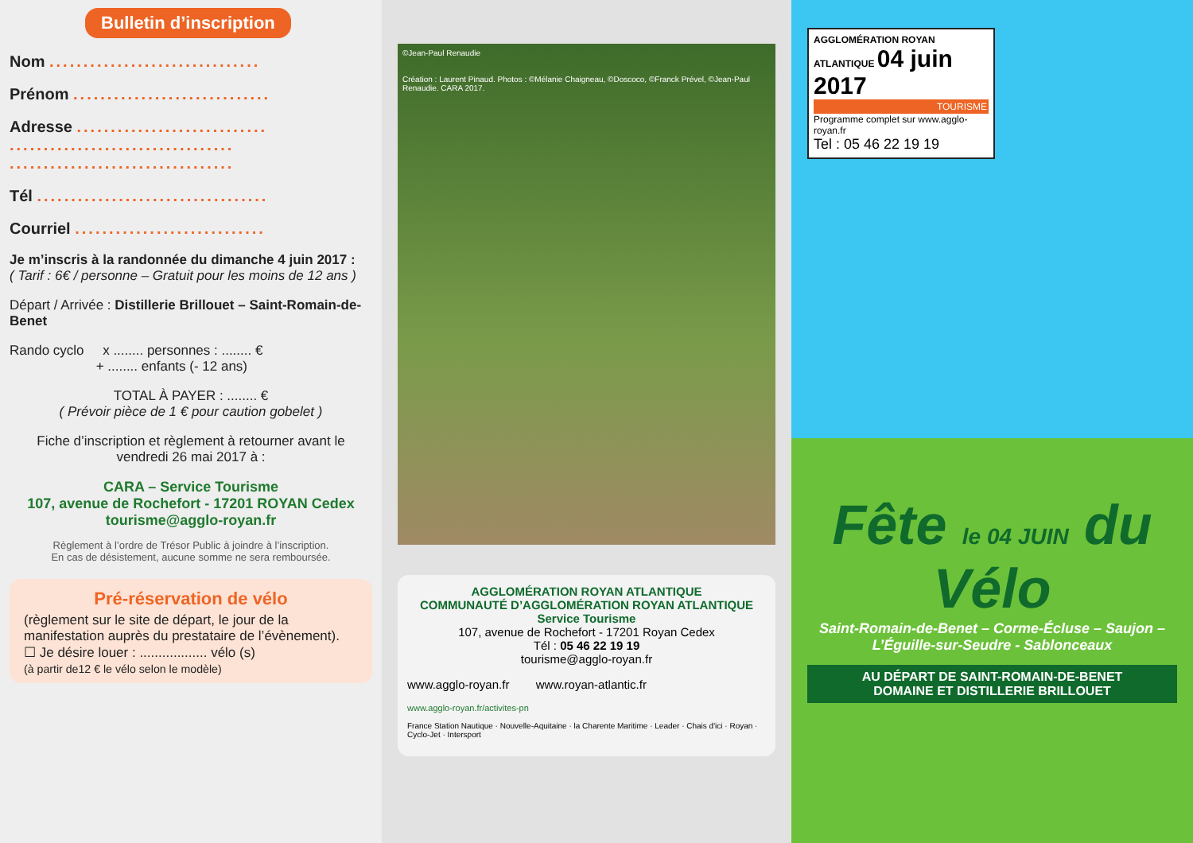Bulletin d’inscription
Nom ...............................
Prénom .............................
Adresse ............................
.................................
.................................
Tél ..................................
Courriel ............................
Je m’inscris à la randonnée du dimanche 4 juin 2017 :
( Tarif : 6€ / personne – Gratuit pour les moins de 12 ans )
Départ / Arrivée : Distillerie Brillouet – Saint-Romain-de-Benet
Rando cyclo x ........ personnes : ........ €
+ ........ enfants (- 12 ans)
TOTAL À PAYER : ........ €
( Prévoir pièce de 1 € pour caution gobelet )
Fiche d’inscription et règlement à retourner avant le vendredi 26 mai 2017 à :
CARA – Service Tourisme
107, avenue de Rochefort - 17201 ROYAN Cedex
tourisme@agglo-royan.fr
Règlement à l’ordre de Trésor Public à joindre à l’inscription.
En cas de désistement, aucune somme ne sera remboursée.
Pré-réservation de vélo
(règlement sur le site de départ, le jour de la manifestation auprès du prestataire de l’évènement).
☐ Je désire louer : .................. vélo (s)
(à partir de12 € le vélo selon le modèle)
©Jean-Paul Renaudie
Création : Laurent Pinaud. Photos : ©Mélanie Chaigneau, ©Doscoco, ©Franck Prével, ©Jean-Paul Renaudie. CARA 2017.
AGGLOMÉRATION ROYAN ATLANTIQUE
COMMUNAUTÉ D’AGGLOMÉRATION ROYAN ATLANTIQUE
Service Tourisme
107, avenue de Rochefort - 17201 Royan Cedex
Tél : 05 46 22 19 19
tourisme@agglo-royan.fr
www.agglo-royan.fr www.royan-atlantic.fr
www.agglo-royan.fr/activites-pn
France Station Nautique · Nouvelle-Aquitaine · la Charente Maritime · Leader · Chais d'ici · Royan · Cyclo-Jet · Intersport
AGGLOMÉRATION ROYAN ATLANTIQUE 04 juin 2017
TOURISME
Programme complet sur www.agglo-royan.fr
Tel : 05 46 22 19 19
Fête le 04 JUIN du Vélo
Saint-Romain-de-Benet – Corme-Écluse – Saujon –
L’Éguille-sur-Seudre - Sablonceaux
AU DÉPART DE SAINT-ROMAIN-DE-BENET
DOMAINE ET DISTILLERIE BRILLOUET